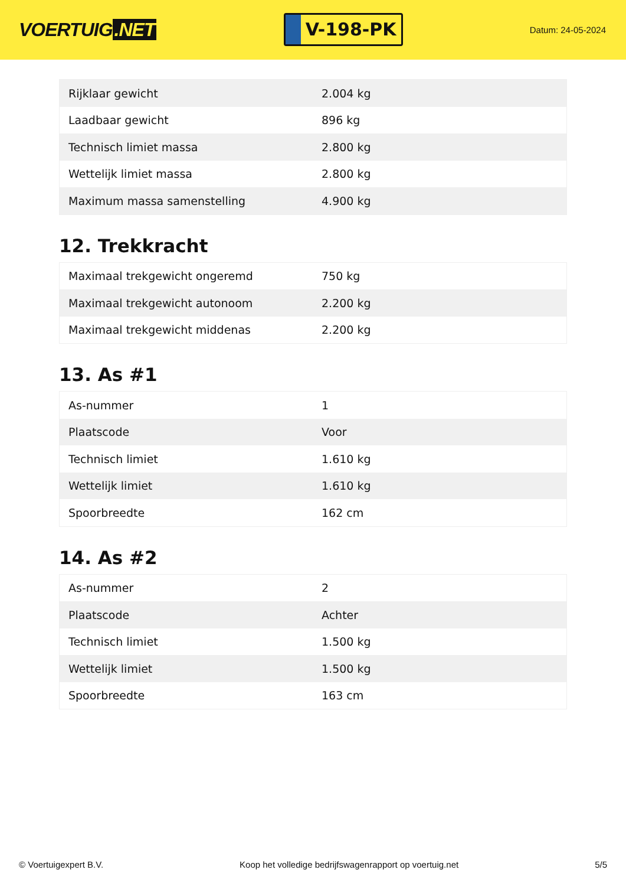VOERTUIG.NET
V-198-PK
Datum: 24-05-2024
| Rijklaar gewicht | 2.004 kg |
| Laadbaar gewicht | 896 kg |
| Technisch limiet massa | 2.800 kg |
| Wettelijk limiet massa | 2.800 kg |
| Maximum massa samenstelling | 4.900 kg |
12. Trekkracht
| Maximaal trekgewicht ongeremd | 750 kg |
| Maximaal trekgewicht autonoom | 2.200 kg |
| Maximaal trekgewicht middenas | 2.200 kg |
13. As #1
| As-nummer | 1 |
| Plaatscode | Voor |
| Technisch limiet | 1.610 kg |
| Wettelijk limiet | 1.610 kg |
| Spoorbreedte | 162 cm |
14. As #2
| As-nummer | 2 |
| Plaatscode | Achter |
| Technisch limiet | 1.500 kg |
| Wettelijk limiet | 1.500 kg |
| Spoorbreedte | 163 cm |
© Voertuigexpert B.V. Koop het volledige bedrijfswagenrapport op voertuig.net 5/5